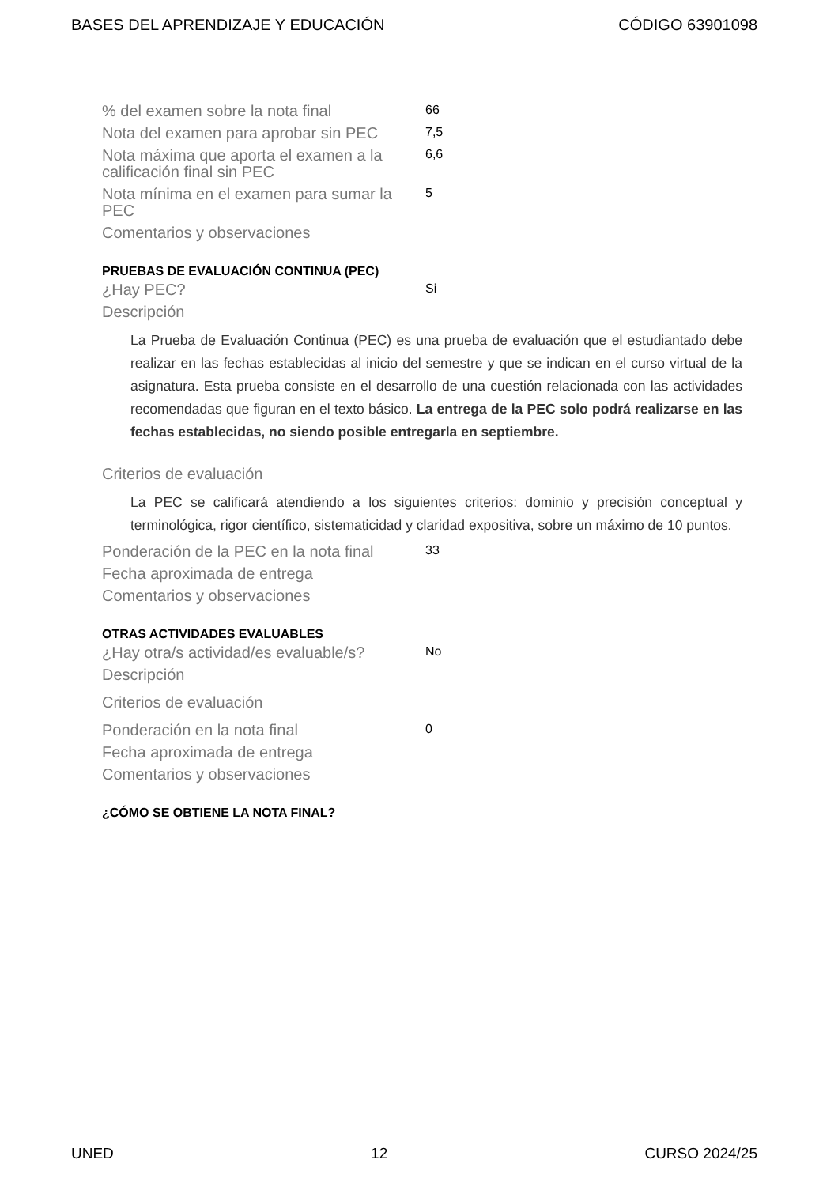BASES DEL APRENDIZAJE Y EDUCACIÓN CÓDIGO 63901098
| % del examen sobre la nota final | 66 |
| Nota del examen para aprobar sin PEC | 7,5 |
| Nota máxima que aporta el examen a la calificación final sin PEC | 6,6 |
| Nota mínima en el examen para sumar la PEC | 5 |
| Comentarios y observaciones | |
PRUEBAS DE EVALUACIÓN CONTINUA (PEC)
| ¿Hay PEC? | Si |
| Descripción | |
La Prueba de Evaluación Continua (PEC) es una prueba de evaluación que el estudiantado debe realizar en las fechas establecidas al inicio del semestre y que se indican en el curso virtual de la asignatura. Esta prueba consiste en el desarrollo de una cuestión relacionada con las actividades recomendadas que figuran en el texto básico. La entrega de la PEC solo podrá realizarse en las fechas establecidas, no siendo posible entregarla en septiembre.
| Criterios de evaluación | |
La PEC se calificará atendiendo a los siguientes criterios: dominio y precisión conceptual y terminológica, rigor científico, sistematicidad y claridad expositiva, sobre un máximo de 10 puntos.
| Ponderación de la PEC en la nota final | 33 |
| Fecha aproximada de entrega | |
| Comentarios y observaciones | |
OTRAS ACTIVIDADES EVALUABLES
| ¿Hay otra/s actividad/es evaluable/s? | No |
| Descripción | |
| Criterios de evaluación | |
| Ponderación en la nota final | 0 |
| Fecha aproximada de entrega | |
| Comentarios y observaciones | |
¿CÓMO SE OBTIENE LA NOTA FINAL?
UNED 12 CURSO 2024/25